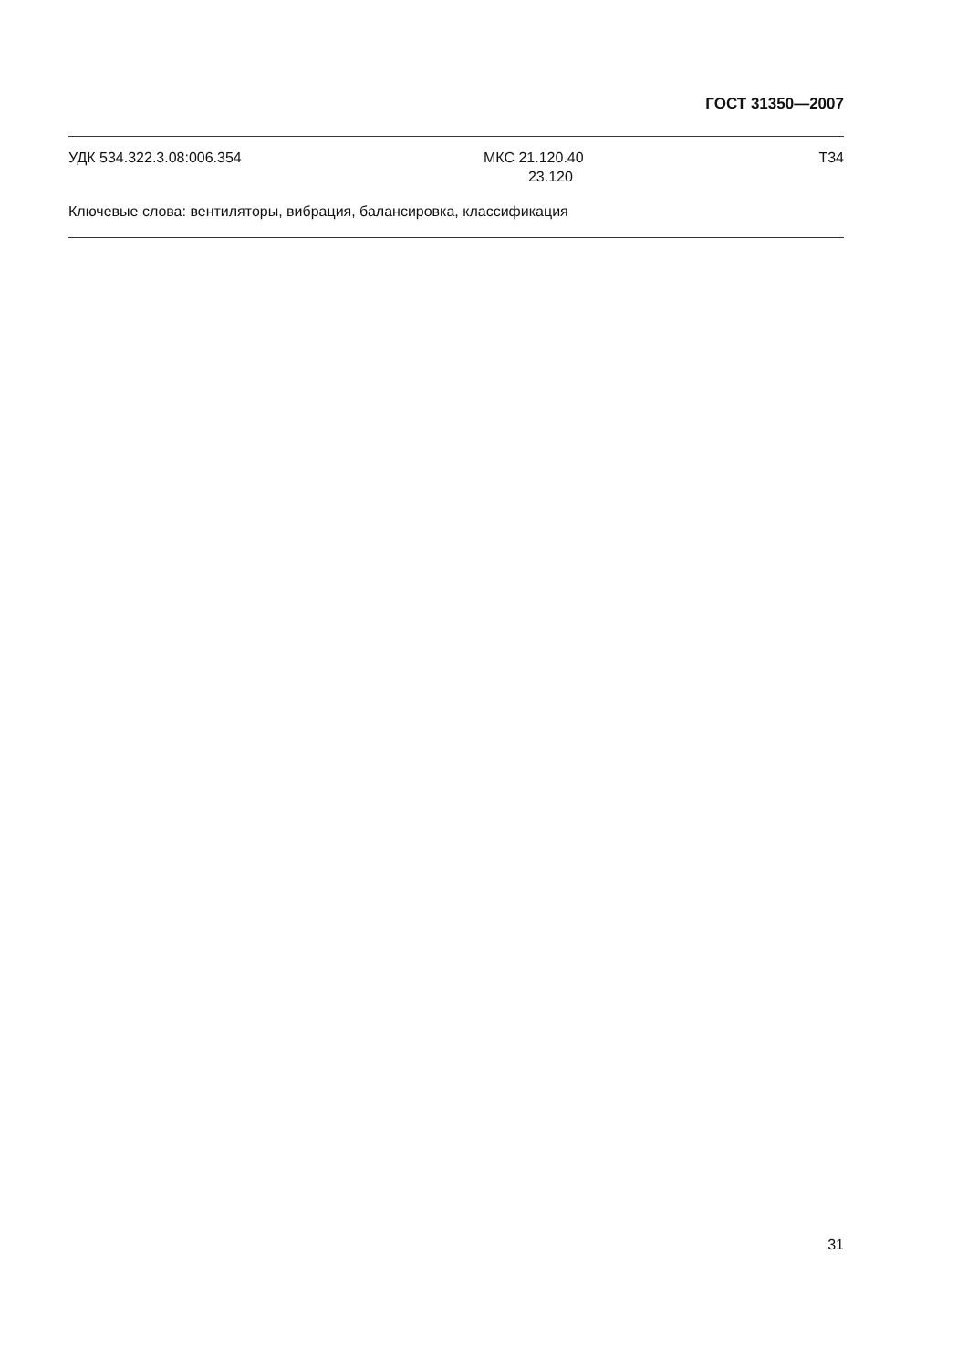ГОСТ 31350—2007
УДК 534.322.3.08:006.354 МКС 21.120.40
23.120
Т34
Ключевые слова: вентиляторы, вибрация, балансировка, классификация
31